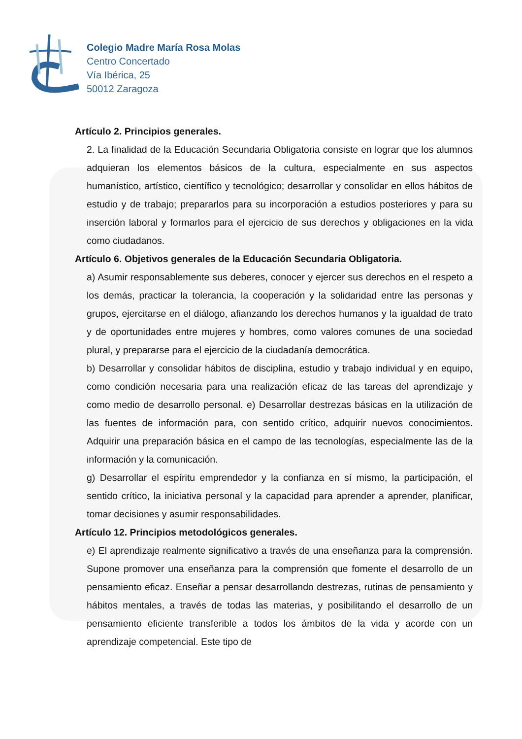Colegio Madre María Rosa Molas
Centro Concertado
Vía Ibérica, 25
50012 Zaragoza
Artículo 2. Principios generales.
2. La finalidad de la Educación Secundaria Obligatoria consiste en lograr que los alumnos adquieran los elementos básicos de la cultura, especialmente en sus aspectos humanístico, artístico, científico y tecnológico; desarrollar y consolidar en ellos hábitos de estudio y de trabajo; prepararlos para su incorporación a estudios posteriores y para su inserción laboral y formarlos para el ejercicio de sus derechos y obligaciones en la vida como ciudadanos.
Artículo 6. Objetivos generales de la Educación Secundaria Obligatoria.
a) Asumir responsablemente sus deberes, conocer y ejercer sus derechos en el respeto a los demás, practicar la tolerancia, la cooperación y la solidaridad entre las personas y grupos, ejercitarse en el diálogo, afianzando los derechos humanos y la igualdad de trato y de oportunidades entre mujeres y hombres, como valores comunes de una sociedad plural, y prepararse para el ejercicio de la ciudadanía democrática.
b) Desarrollar y consolidar hábitos de disciplina, estudio y trabajo individual y en equipo, como condición necesaria para una realización eficaz de las tareas del aprendizaje y como medio de desarrollo personal. e) Desarrollar destrezas básicas en la utilización de las fuentes de información para, con sentido crítico, adquirir nuevos conocimientos. Adquirir una preparación básica en el campo de las tecnologías, especialmente las de la información y la comunicación.
g) Desarrollar el espíritu emprendedor y la confianza en sí mismo, la participación, el sentido crítico, la iniciativa personal y la capacidad para aprender a aprender, planificar, tomar decisiones y asumir responsabilidades.
Artículo 12. Principios metodológicos generales.
e) El aprendizaje realmente significativo a través de una enseñanza para la comprensión. Supone promover una enseñanza para la comprensión que fomente el desarrollo de un pensamiento eficaz. Enseñar a pensar desarrollando destrezas, rutinas de pensamiento y hábitos mentales, a través de todas las materias, y posibilitando el desarrollo de un pensamiento eficiente transferible a todos los ámbitos de la vida y acorde con un aprendizaje competencial. Este tipo de